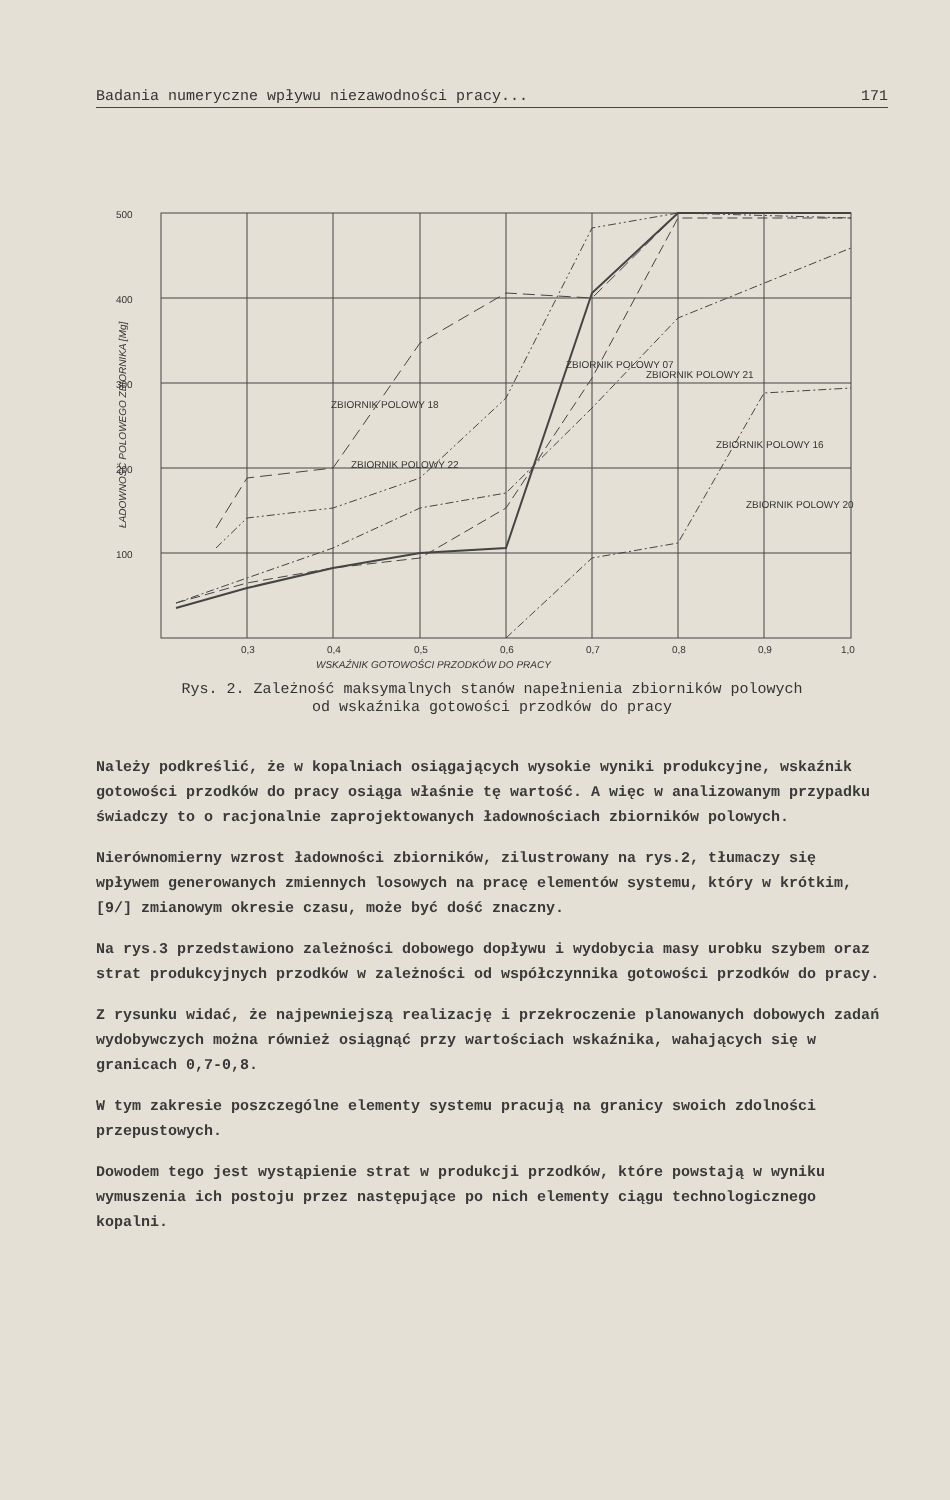Badania numeryczne wpływu niezawodności pracy... 171
0,3
0,4
0,5
0,6
0,7
0,8
0,9
1,0
WSKAŹNIK GOTOWOŚCI PRZODKÓW DO PRACY
ŁADOWNOŚĆ POLOWEGO ZBIORNIKA [Mg]
500
400
300
200
100
ZBIORNIK POLOWY 22
ZBIORNIK POLOWY 18
ZBIORNIK POLOWY 07
ZBIORNIK POLOWY 21
ZBIORNIK POLOWY 16
ZBIORNIK POLOWY 20
Rys. 2. Zależność maksymalnych stanów napełnienia zbiorników polowych
od wskaźnika gotowości przodków do pracy
Należy podkreślić, że w kopalniach osiągających wysokie wyniki produkcyjne, wskaźnik gotowości przodków do pracy osiąga właśnie tę wartość. A więc w analizowanym przypadku świadczy to o racjonalnie zaprojektowanych ładownościach zbiorników polowych.
Nierównomierny wzrost ładowności zbiorników, zilustrowany na rys.2, tłumaczy się wpływem generowanych zmiennych losowych na pracę elementów systemu, który w krótkim, [9/] zmianowym okresie czasu, może być dość znaczny.
Na rys.3 przedstawiono zależności dobowego dopływu i wydobycia masy urobku szybem oraz strat produkcyjnych przodków w zależności od współczynnika gotowości przodków do pracy.
Z rysunku widać, że najpewniejszą realizację i przekroczenie planowanych dobowych zadań wydobywczych można również osiągnąć przy wartościach wskaźnika, wahających się w granicach 0,7-0,8.
W tym zakresie poszczególne elementy systemu pracują na granicy swoich zdolności przepustowych.
Dowodem tego jest wystąpienie strat w produkcji przodków, które powstają w wyniku wymuszenia ich postoju przez następujące po nich elementy ciągu technologicznego kopalni.